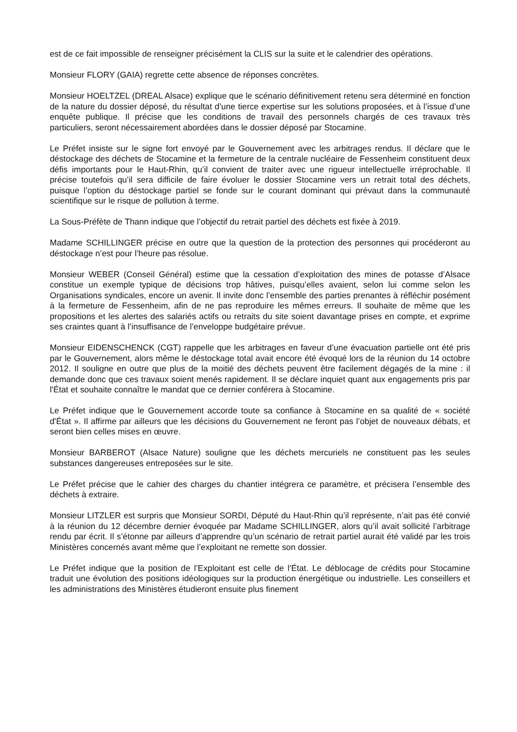est de ce fait impossible de renseigner précisément la CLIS sur la suite et le calendrier des opérations.
Monsieur FLORY (GAIA) regrette cette absence de réponses concrètes.
Monsieur HOELTZEL (DREAL Alsace) explique que le scénario définitivement retenu sera déterminé en fonction de la nature du dossier déposé, du résultat d’une tierce expertise sur les solutions proposées, et à l’issue d’une enquête publique. Il précise que les conditions de travail des personnels chargés de ces travaux très particuliers, seront nécessairement abordées dans le dossier déposé par Stocamine.
Le Préfet insiste sur le signe fort envoyé par le Gouvernement avec les arbitrages rendus. Il déclare que le déstockage des déchets de Stocamine et la fermeture de la centrale nucléaire de Fessenheim constituent deux défis importants pour le Haut-Rhin, qu’il convient de traiter avec une rigueur intellectuelle irréprochable. Il précise toutefois qu’il sera difficile de faire évoluer le dossier Stocamine vers un retrait total des déchets, puisque l’option du déstockage partiel se fonde sur le courant dominant qui prévaut dans la communauté scientifique sur le risque de pollution à terme.
La Sous-Préfète de Thann indique que l’objectif du retrait partiel des déchets est fixée à 2019.
Madame SCHILLINGER précise en outre que la question de la protection des personnes qui procéderont au déstockage n’est pour l’heure pas résolue.
Monsieur WEBER (Conseil Général) estime que la cessation d’exploitation des mines de potasse d’Alsace constitue un exemple typique de décisions trop hâtives, puisqu’elles avaient, selon lui comme selon les Organisations syndicales, encore un avenir. Il invite donc l’ensemble des parties prenantes à réfléchir posément à la fermeture de Fessenheim, afin de ne pas reproduire les mêmes erreurs. Il souhaite de même que les propositions et les alertes des salariés actifs ou retraits du site soient davantage prises en compte, et exprime ses craintes quant à l’insuffisance de l’enveloppe budgétaire prévue.
Monsieur EIDENSCHENCK (CGT) rappelle que les arbitrages en faveur d’une évacuation partielle ont été pris par le Gouvernement, alors même le déstockage total avait encore été évoqué lors de la réunion du 14 octobre 2012. Il souligne en outre que plus de la moitié des déchets peuvent être facilement dégagés de la mine : il demande donc que ces travaux soient menés rapidement. Il se déclare inquiet quant aux engagements pris par l'État et souhaite connaître le mandat que ce dernier conférera à Stocamine.
Le Préfet indique que le Gouvernement accorde toute sa confiance à Stocamine en sa qualité de « société d'État ». Il affirme par ailleurs que les décisions du Gouvernement ne feront pas l’objet de nouveaux débats, et seront bien celles mises en œuvre.
Monsieur BARBEROT (Alsace Nature) souligne que les déchets mercuriels ne constituent pas les seules substances dangereuses entreposées sur le site.
Le Préfet précise que le cahier des charges du chantier intégrera ce paramètre, et précisera l’ensemble des déchets à extraire.
Monsieur LITZLER est surpris que Monsieur SORDI, Député du Haut-Rhin qu’il représente, n’ait pas été convié à la réunion du 12 décembre dernier évoquée par Madame SCHILLINGER, alors qu’il avait sollicité l’arbitrage rendu par écrit. Il s’étonne par ailleurs d’apprendre qu’un scénario de retrait partiel aurait été validé par les trois Ministères concernés avant même que l’exploitant ne remette son dossier.
Le Préfet indique que la position de l’Exploitant est celle de l'État. Le déblocage de crédits pour Stocamine traduit une évolution des positions idéologiques sur la production énergétique ou industrielle. Les conseillers et les administrations des Ministères étudieront ensuite plus finement